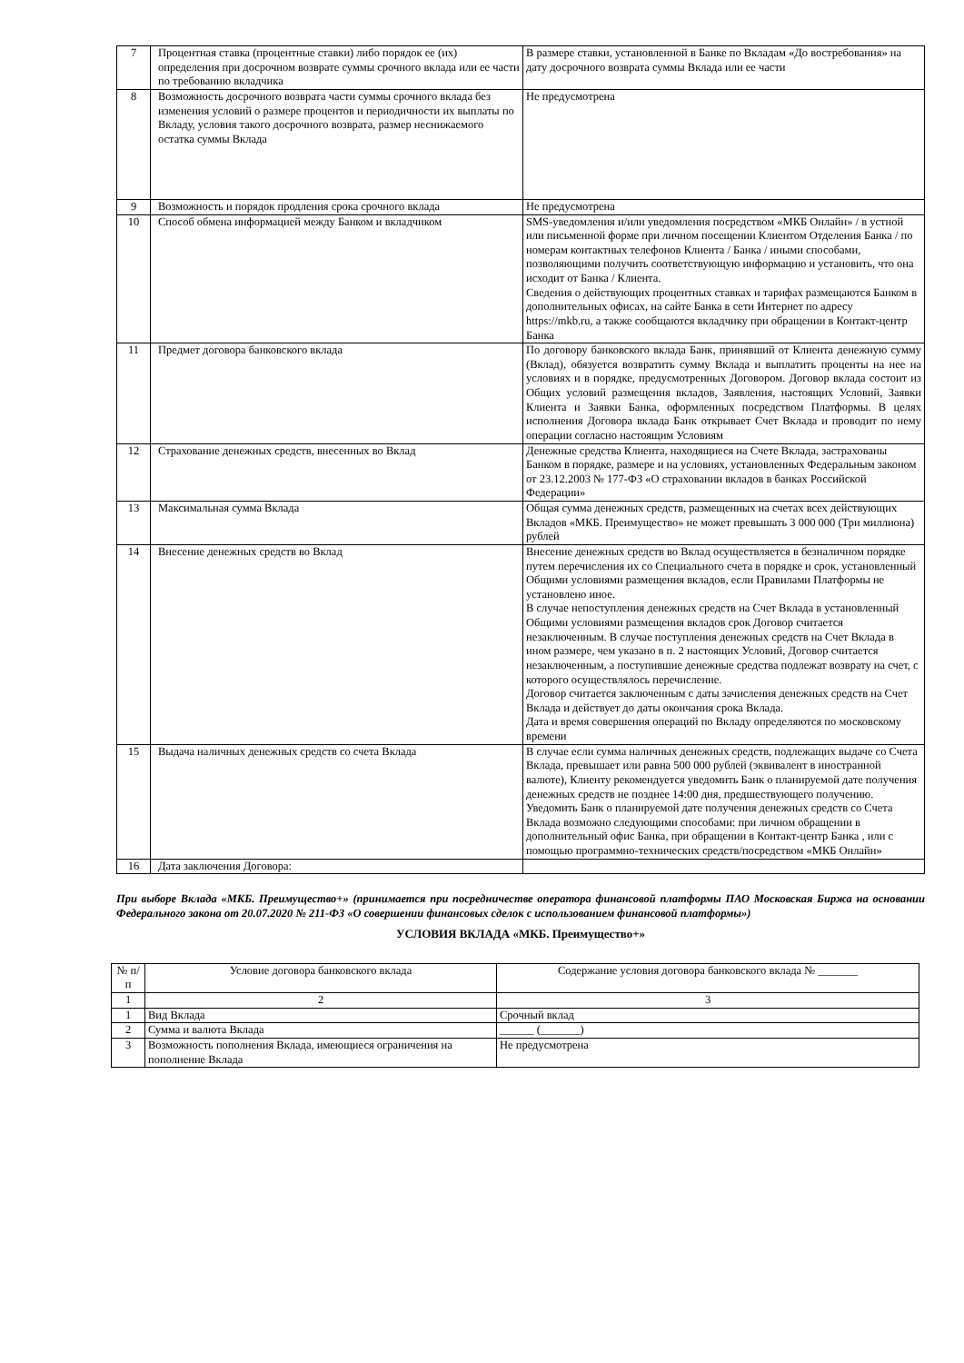| 7 | Процентная ставка (процентные ставки) либо порядок ее (их) определения при досрочном возврате суммы срочного вклада или ее части по требованию вкладчика | В размере ставки, установленной в Банке по Вкладам «До востребования» на дату досрочного возврата суммы Вклада или ее части |
| 8 | Возможность досрочного возврата части суммы срочного вклада без изменения условий о размере процентов и периодичности их выплаты по Вкладу, условия такого досрочного возврата, размер неснижаемого остатка суммы Вклада | Не предусмотрена |
| 9 | Возможность и порядок продления срока срочного вклада | Не предусмотрена |
| 10 | Способ обмена информацией между Банком и вкладчиком | SMS-уведомления и/или уведомления посредством «МКБ Онлайн» / в устной или письменной форме при личном посещении Клиентом Отделения Банка / по номерам контактных телефонов Клиента / Банка / иными способами, позволяющими получить соответствующую информацию и установить, что она исходит от Банка / Клиента. Сведения о действующих процентных ставках и тарифах размещаются Банком в дополнительных офисах, на сайте Банка в сети Интернет по адресу https://mkb.ru, а также сообщаются вкладчику при обращении в Контакт-центр Банка |
| 11 | Предмет договора банковского вклада | По договору банковского вклада Банк, принявший от Клиента денежную сумму (Вклад), обязуется возвратить сумму Вклада и выплатить проценты на нее на условиях и в порядке, предусмотренных Договором. Договор вклада состоит из Общих условий размещения вкладов, Заявления, настоящих Условий, Заявки Клиента и Заявки Банка, оформленных посредством Платформы. В целях исполнения Договора вклада Банк открывает Счет Вклада и проводит по нему операции согласно настоящим Условиям |
| 12 | Страхование денежных средств, внесенных во Вклад | Денежные средства Клиента, находящиеся на Счете Вклада, застрахованы Банком в порядке, размере и на условиях, установленных Федеральным законом от 23.12.2003 № 177-ФЗ «О страховании вкладов в банках Российской Федерации» |
| 13 | Максимальная сумма Вклада | Общая сумма денежных средств, размещенных на счетах всех действующих Вкладов «МКБ. Преимущество» не может превышать 3 000 000 (Три миллиона) рублей |
| 14 | Внесение денежных средств во Вклад | Внесение денежных средств во Вклад осуществляется в безналичном порядке путем перечисления их со Специального счета в порядке и срок, установленный Общими условиями размещения вкладов, если Правилами Платформы не установлено иное. В случае непоступления денежных средств на Счет Вклада в установленный Общими условиями размещения вкладов срок Договор считается незаключенным. В случае поступления денежных средств на Счет Вклада в ином размере, чем указано в п. 2 настоящих Условий, Договор считается незаключенным, а поступившие денежные средства подлежат возврату на счет, с которого осуществлялось перечисление. Договор считается заключенным с даты зачисления денежных средств на Счет Вклада и действует до даты окончания срока Вклада. Дата и время совершения операций по Вкладу определяются по московскому времени |
| 15 | Выдача наличных денежных средств со счета Вклада | В случае если сумма наличных денежных средств, подлежащих выдаче со Счета Вклада, превышает или равна 500 000 рублей (эквивалент в иностранной валюте), Клиенту рекомендуется уведомить Банк о планируемой дате получения денежных средств не позднее 14:00 дня, предшествующего получению. Уведомить Банк о планируемой дате получения денежных средств со Счета Вклада возможно следующими способами: при личном обращении в дополнительный офис Банка, при обращении в Контакт-центр Банка , или с помощью программно-технических средств/посредством «МКБ Онлайн» |
| 16 | Дата заключения Договора: | |
При выборе Вклада «МКБ. Преимущество+» (принимается при посредничестве оператора финансовой платформы ПАО Московская Биржа на основании Федерального закона от 20.07.2020 № 211-ФЗ «О совершении финансовых сделок с использованием финансовой платформы»)
УСЛОВИЯ ВКЛАДА «МКБ. Преимущество+»
| № п/п | Условие договора банковского вклада | Содержание условия договора банковского вклада № _______ |
| --- | --- | --- |
| 1 | 2 | 3 |
| 1 | Вид Вклада | Срочный вклад |
| 2 | Сумма и валюта Вклада | ______ (_______) |
| 3 | Возможность пополнения Вклада, имеющиеся ограничения на пополнение Вклада | Не предусмотрена |